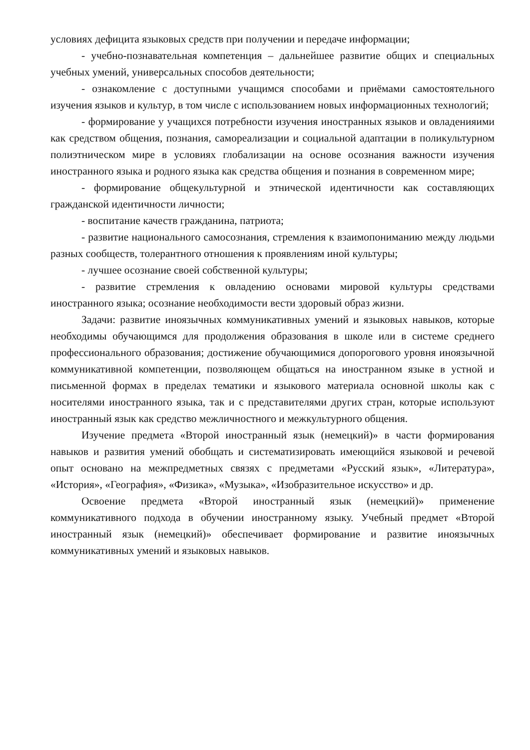условиях дефицита языковых средств при получении и передаче информации;
- учебно-познавательная компетенция – дальнейшее развитие общих и специальных учебных умений, универсальных способов деятельности;
- ознакомление с доступными учащимся способами и приёмами самостоятельного изучения языков и культур, в том числе с использованием новых информационных технологий;
- формирование у учащихся потребности изучения иностранных языков и овладенияими как средством общения, познания, самореализации и социальной адаптации в поликультурном полиэтническом мире в условиях глобализации на основе осознания важности изучения иностранного языка и родного языка как средства общения и познания в современном мире;
- формирование общекультурной и этнической идентичности как составляющих гражданской идентичности личности;
- воспитание качеств гражданина, патриота;
- развитие национального самосознания, стремления к взаимопониманию между людьми разных сообществ, толерантного отношения к проявлениям иной культуры;
- лучшее осознание своей собственной культуры;
- развитие стремления к овладению основами мировой культуры средствами иностранного языка; осознание необходимости вести здоровый образ жизни.
Задачи: развитие иноязычных коммуникативных умений и языковых навыков, которые необходимы обучающимся для продолжения образования в школе или в системе среднего профессионального образования; достижение обучающимися допорогового уровня иноязычной коммуникативной компетенции, позволяющем общаться на иностранном языке в устной и письменной формах в пределах тематики и языкового материала основной школы как с носителями иностранного языка, так и с представителями других стран, которые используют иностранный язык как средство межличностного и межкультурного общения.
Изучение предмета «Второй иностранный язык (немецкий)» в части формирования навыков и развития умений обобщать и систематизировать имеющийся языковой и речевой опыт основано на межпредметных связях с предметами «Русский язык», «Литература», «История», «География», «Физика», «Музыка», «Изобразительное искусство» и др.
Освоение предмета «Второй иностранный язык (немецкий)» применение коммуникативного подхода в обучении иностранному языку. Учебный предмет «Второй иностранный язык (немецкий)» обеспечивает формирование и развитие иноязычных коммуникативных умений и языковых навыков.